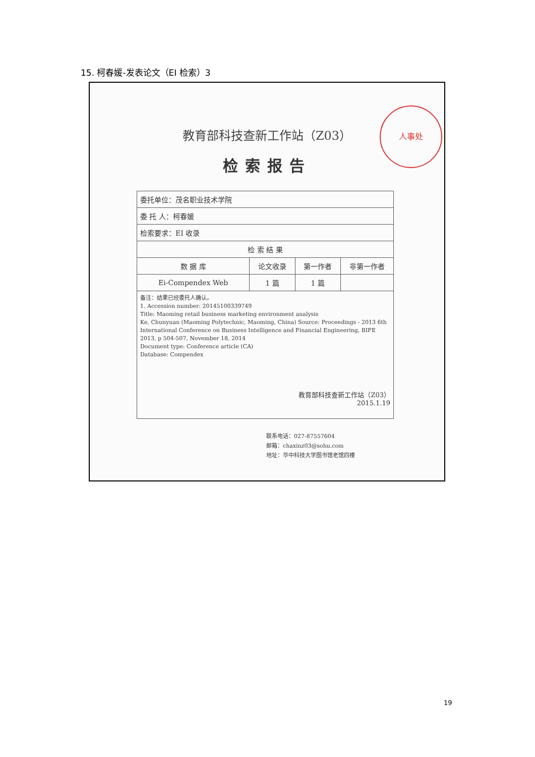15. 柯春媛-发表论文（EI 检索）3
人事处
教育部科技查新工作站（Z03）
检索报告
| 委托单位：茂名职业技术学院 | | | |
| 委 托 人：柯春媛 | | | |
| 检索要求：EI 收录 | | | |
| 检 索 结 果 | | | |
| 数 据 库 | 论文收录 | 第一作者 | 非第一作者 |
| Ei-Compendex Web | 1 篇 | 1 篇 | |
| 备注：结果已经委托人确认。 1. Accession number: 20145100339749 Title: Maoming retail business marketing environment analysis Ke, Chunyuan (Maoming Polytechnic, Maoming, China) Source: Proceedings - 2013 6th International Conference on Business Intelligence and Financial Engineering, BIFE 2013, p 504-507, November 18, 2014 Document type: Conference article (CA) Database: Compendex 教育部科技查新工作站（Z03） 2015.1.19 | | | |
联系电话：027-87557604
邮箱：chaxinz03@sohu.com
地址：华中科技大学图书馆老馆四楼
19